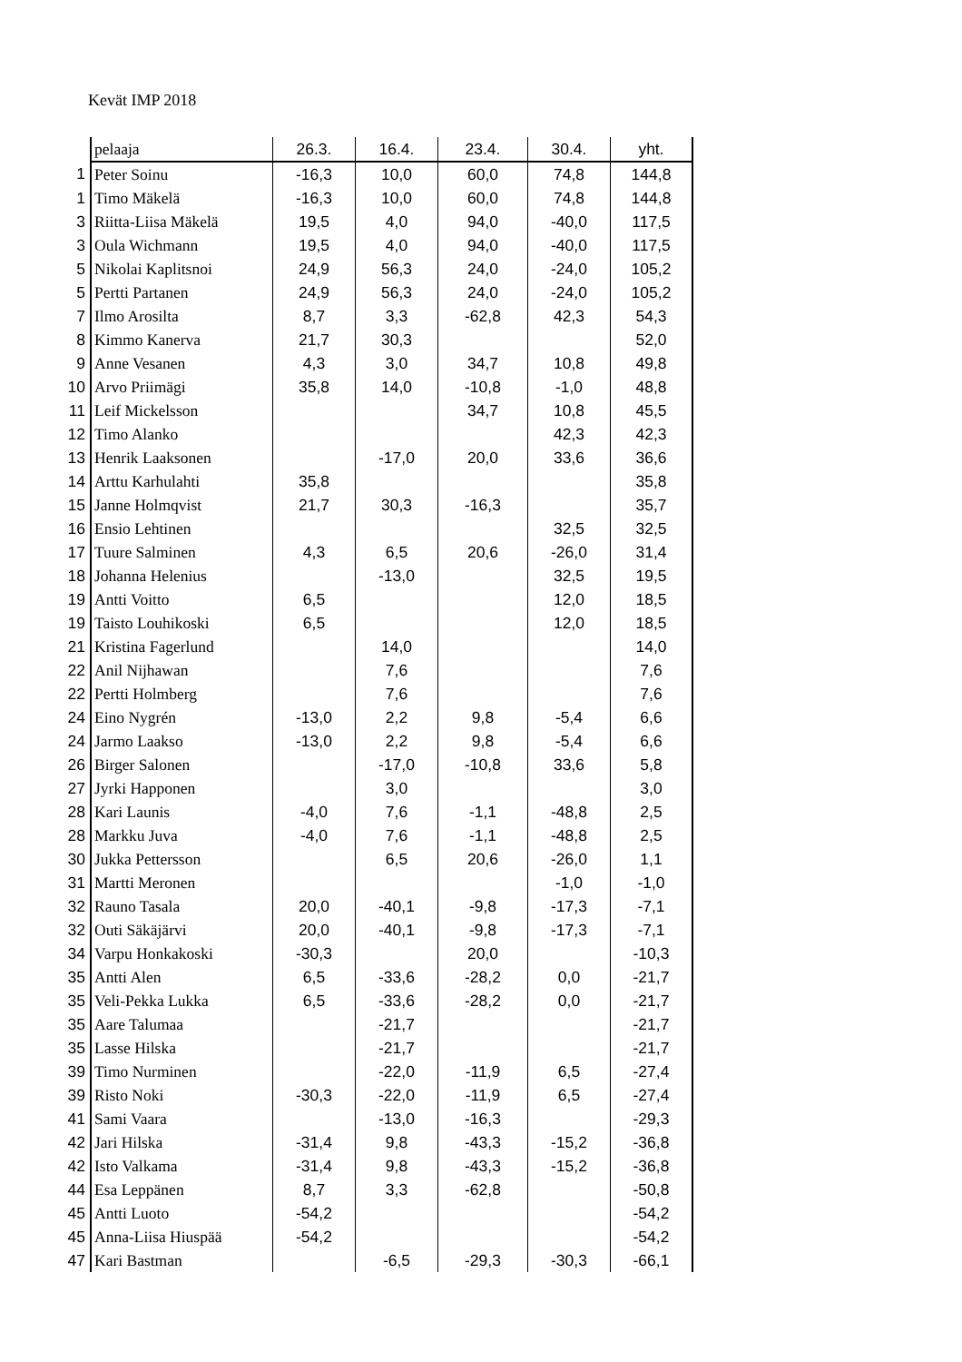Kevät IMP 2018
| | pelaaja | 26.3. | 16.4. | 23.4. | 30.4. | yht. |
| --- | --- | --- | --- | --- | --- | --- |
| 1 | Peter Soinu | -16,3 | 10,0 | 60,0 | 74,8 | 144,8 |
| 1 | Timo Mäkelä | -16,3 | 10,0 | 60,0 | 74,8 | 144,8 |
| 3 | Riitta-Liisa Mäkelä | 19,5 | 4,0 | 94,0 | -40,0 | 117,5 |
| 3 | Oula Wichmann | 19,5 | 4,0 | 94,0 | -40,0 | 117,5 |
| 5 | Nikolai Kaplitsnoi | 24,9 | 56,3 | 24,0 | -24,0 | 105,2 |
| 5 | Pertti Partanen | 24,9 | 56,3 | 24,0 | -24,0 | 105,2 |
| 7 | Ilmo Arosilta | 8,7 | 3,3 | -62,8 | 42,3 | 54,3 |
| 8 | Kimmo Kanerva | 21,7 | 30,3 | | | 52,0 |
| 9 | Anne Vesanen | 4,3 | 3,0 | 34,7 | 10,8 | 49,8 |
| 10 | Arvo Priimägi | 35,8 | 14,0 | -10,8 | -1,0 | 48,8 |
| 11 | Leif Mickelsson | | | 34,7 | 10,8 | 45,5 |
| 12 | Timo Alanko | | | | 42,3 | 42,3 |
| 13 | Henrik Laaksonen | | -17,0 | 20,0 | 33,6 | 36,6 |
| 14 | Arttu Karhulahti | 35,8 | | | | 35,8 |
| 15 | Janne Holmqvist | 21,7 | 30,3 | -16,3 | | 35,7 |
| 16 | Ensio Lehtinen | | | | 32,5 | 32,5 |
| 17 | Tuure Salminen | 4,3 | 6,5 | 20,6 | -26,0 | 31,4 |
| 18 | Johanna Helenius | | -13,0 | | 32,5 | 19,5 |
| 19 | Antti Voitto | 6,5 | | | 12,0 | 18,5 |
| 19 | Taisto Louhikoski | 6,5 | | | 12,0 | 18,5 |
| 21 | Kristina Fagerlund | | 14,0 | | | 14,0 |
| 22 | Anil Nijhawan | | 7,6 | | | 7,6 |
| 22 | Pertti Holmberg | | 7,6 | | | 7,6 |
| 24 | Eino Nygrén | -13,0 | 2,2 | 9,8 | -5,4 | 6,6 |
| 24 | Jarmo Laakso | -13,0 | 2,2 | 9,8 | -5,4 | 6,6 |
| 26 | Birger Salonen | | -17,0 | -10,8 | 33,6 | 5,8 |
| 27 | Jyrki Happonen | | 3,0 | | | 3,0 |
| 28 | Kari Launis | -4,0 | 7,6 | -1,1 | -48,8 | 2,5 |
| 28 | Markku Juva | -4,0 | 7,6 | -1,1 | -48,8 | 2,5 |
| 30 | Jukka Pettersson | | 6,5 | 20,6 | -26,0 | 1,1 |
| 31 | Martti Meronen | | | | -1,0 | -1,0 |
| 32 | Rauno Tasala | 20,0 | -40,1 | -9,8 | -17,3 | -7,1 |
| 32 | Outi Säkäjärvi | 20,0 | -40,1 | -9,8 | -17,3 | -7,1 |
| 34 | Varpu Honkakoski | -30,3 | | 20,0 | | -10,3 |
| 35 | Antti Alen | 6,5 | -33,6 | -28,2 | 0,0 | -21,7 |
| 35 | Veli-Pekka Lukka | 6,5 | -33,6 | -28,2 | 0,0 | -21,7 |
| 35 | Aare Talumaa | | -21,7 | | | -21,7 |
| 35 | Lasse Hilska | | -21,7 | | | -21,7 |
| 39 | Timo Nurminen | | -22,0 | -11,9 | 6,5 | -27,4 |
| 39 | Risto Noki | -30,3 | -22,0 | -11,9 | 6,5 | -27,4 |
| 41 | Sami Vaara | | -13,0 | -16,3 | | -29,3 |
| 42 | Jari Hilska | -31,4 | 9,8 | -43,3 | -15,2 | -36,8 |
| 42 | Isto Valkama | -31,4 | 9,8 | -43,3 | -15,2 | -36,8 |
| 44 | Esa Leppänen | 8,7 | 3,3 | -62,8 | | -50,8 |
| 45 | Antti Luoto | -54,2 | | | | -54,2 |
| 45 | Anna-Liisa Hiuspää | -54,2 | | | | -54,2 |
| 47 | Kari Bastman | | -6,5 | -29,3 | -30,3 | -66,1 |